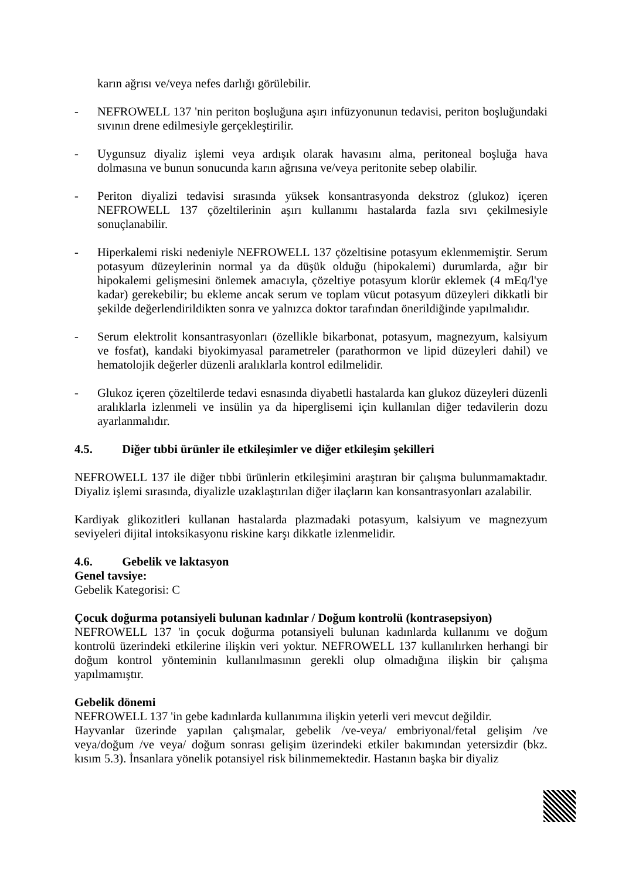karın ağrısı ve/veya nefes darlığı görülebilir.
- NEFROWELL 137 'nin periton boşluğuna aşırı infüzyonunun tedavisi, periton boşluğundaki sıvının drene edilmesiyle gerçekleştirilir.
- Uygunsuz diyaliz işlemi veya ardışık olarak havasını alma, peritoneal boşluğa hava dolmasına ve bunun sonucunda karın ağrısına ve/veya peritonite sebep olabilir.
- Periton diyalizi tedavisi sırasında yüksek konsantrasyonda dekstroz (glukoz) içeren NEFROWELL 137 çözeltilerinin aşırı kullanımı hastalarda fazla sıvı çekilmesiyle sonuçlanabilir.
- Hiperkalemi riski nedeniyle NEFROWELL 137 çözeltisine potasyum eklenmemiştir. Serum potasyum düzeylerinin normal ya da düşük olduğu (hipokalemi) durumlarda, ağır bir hipokalemi gelişmesini önlemek amacıyla, çözeltiye potasyum klorür eklemek (4 mEq/l'ye kadar) gerekebilir; bu ekleme ancak serum ve toplam vücut potasyum düzeyleri dikkatli bir şekilde değerlendirildikten sonra ve yalnızca doktor tarafından önerildiğinde yapılmalıdır.
- Serum elektrolit konsantrasyonları (özellikle bikarbonat, potasyum, magnezyum, kalsiyum ve fosfat), kandaki biyokimyasal parametreler (parathormon ve lipid düzeyleri dahil) ve hematolojik değerler düzenli aralıklarla kontrol edilmelidir.
- Glukoz içeren çözeltilerde tedavi esnasında diyabetli hastalarda kan glukoz düzeyleri düzenli aralıklarla izlenmeli ve insülin ya da hiperglisemi için kullanılan diğer tedavilerin dozu ayarlanmalıdır.
4.5. Diğer tıbbi ürünler ile etkileşimler ve diğer etkileşim şekilleri
NEFROWELL 137 ile diğer tıbbi ürünlerin etkileşimini araştıran bir çalışma bulunmamaktadır. Diyaliz işlemi sırasında, diyalizle uzaklaştırılan diğer ilaçların kan konsantrasyonları azalabilir.
Kardiyak glikozitleri kullanan hastalarda plazmadaki potasyum, kalsiyum ve magnezyum seviyeleri dijital intoksikasyonu riskine karşı dikkatle izlenmelidir.
4.6. Gebelik ve laktasyon
Genel tavsiye:
Gebelik Kategorisi: C
Çocuk doğurma potansiyeli bulunan kadınlar / Doğum kontrolü (kontrasepsiyon)
NEFROWELL 137 'in çocuk doğurma potansiyeli bulunan kadınlarda kullanımı ve doğum kontrolü üzerindeki etkilerine ilişkin veri yoktur. NEFROWELL 137 kullanılırken herhangi bir doğum kontrol yönteminin kullanılmasının gerekli olup olmadığına ilişkin bir çalışma yapılmamıştır.
Gebelik dönemi
NEFROWELL 137 'in gebe kadınlarda kullanımına ilişkin yeterli veri mevcut değildir.
Hayvanlar üzerinde yapılan çalışmalar, gebelik /ve-veya/ embriyonal/fetal gelişim /ve veya/doğum /ve veya/ doğum sonrası gelişim üzerindeki etkiler bakımından yetersizdir (bkz. kısım 5.3). İnsanlara yönelik potansiyel risk bilinmemektedir. Hastanın başka bir diyaliz